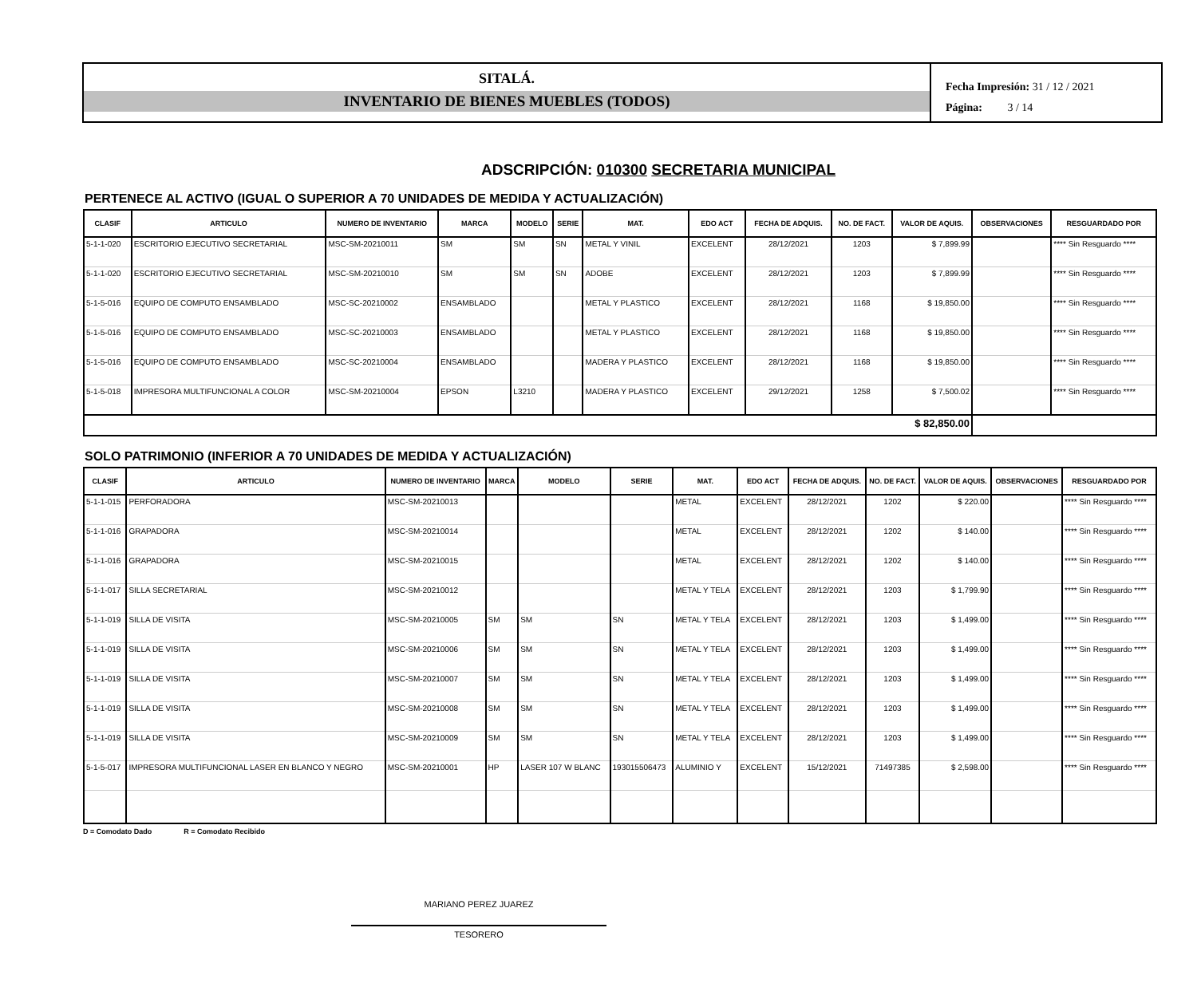SITALÁ.
INVENTARIO DE BIENES MUEBLES (TODOS)
Fecha Impresión: 31 / 12 / 2021
Página: 3 / 14
ADSCRIPCIÓN: 010300 SECRETARIA MUNICIPAL
PERTENECE AL ACTIVO (IGUAL O SUPERIOR A 70 UNIDADES DE MEDIDA Y ACTUALIZACIÓN)
| CLASIF | ARTICULO | NUMERO DE INVENTARIO | MARCA | MODELO | SERIE | MAT. | EDO ACT | FECHA DE ADQUIS. | NO. DE FACT. | VALOR DE AQUIS. | OBSERVACIONES | RESGUARDADO POR |
| --- | --- | --- | --- | --- | --- | --- | --- | --- | --- | --- | --- | --- |
| 5-1-1-020 | ESCRITORIO EJECUTIVO SECRETARIAL | MSC-SM-20210011 | SM | SM | SN | METAL Y VINIL | EXCELENT | 28/12/2021 | 1203 | $ 7,899.99 | | **** Sin Resguardo **** |
| 5-1-1-020 | ESCRITORIO EJECUTIVO SECRETARIAL | MSC-SM-20210010 | SM | SM | SN | ADOBE | EXCELENT | 28/12/2021 | 1203 | $ 7,899.99 | | **** Sin Resguardo **** |
| 5-1-5-016 | EQUIPO DE COMPUTO ENSAMBLADO | MSC-SC-20210002 | ENSAMBLADO | | | METAL Y PLASTICO | EXCELENT | 28/12/2021 | 1168 | $ 19,850.00 | | **** Sin Resguardo **** |
| 5-1-5-016 | EQUIPO DE COMPUTO ENSAMBLADO | MSC-SC-20210003 | ENSAMBLADO | | | METAL Y PLASTICO | EXCELENT | 28/12/2021 | 1168 | $ 19,850.00 | | **** Sin Resguardo **** |
| 5-1-5-016 | EQUIPO DE COMPUTO ENSAMBLADO | MSC-SC-20210004 | ENSAMBLADO | | | MADERA Y PLASTICO | EXCELENT | 28/12/2021 | 1168 | $ 19,850.00 | | **** Sin Resguardo **** |
| 5-1-5-018 | IMPRESORA MULTIFUNCIONAL A COLOR | MSC-SM-20210004 | EPSON | L3210 | | MADERA Y PLASTICO | EXCELENT | 29/12/2021 | 1258 | $ 7,500.02 | | **** Sin Resguardo **** |
| $ 82,850.00 | | | | | | | | | | | | |
SOLO PATRIMONIO (INFERIOR A 70 UNIDADES DE MEDIDA Y ACTUALIZACIÓN)
| CLASIF | ARTICULO | NUMERO DE INVENTARIO | MARCA | MODELO | SERIE | MAT. | EDO ACT | FECHA DE ADQUIS. | NO. DE FACT. | VALOR DE AQUIS. | OBSERVACIONES | RESGUARDADO POR |
| --- | --- | --- | --- | --- | --- | --- | --- | --- | --- | --- | --- | --- |
| 5-1-1-015 | PERFORADORA | MSC-SM-20210013 | | | | METAL | EXCELENT | 28/12/2021 | 1202 | $ 220.00 | | **** Sin Resguardo **** |
| 5-1-1-016 | GRAPADORA | MSC-SM-20210014 | | | | METAL | EXCELENT | 28/12/2021 | 1202 | $ 140.00 | | **** Sin Resguardo **** |
| 5-1-1-016 | GRAPADORA | MSC-SM-20210015 | | | | METAL | EXCELENT | 28/12/2021 | 1202 | $ 140.00 | | **** Sin Resguardo **** |
| 5-1-1-017 | SILLA SECRETARIAL | MSC-SM-20210012 | | | | METAL Y TELA | EXCELENT | 28/12/2021 | 1203 | $ 1,799.90 | | **** Sin Resguardo **** |
| 5-1-1-019 | SILLA DE VISITA | MSC-SM-20210005 | SM | SM | SN | METAL Y TELA | EXCELENT | 28/12/2021 | 1203 | $ 1,499.00 | | **** Sin Resguardo **** |
| 5-1-1-019 | SILLA DE VISITA | MSC-SM-20210006 | SM | SM | SN | METAL Y TELA | EXCELENT | 28/12/2021 | 1203 | $ 1,499.00 | | **** Sin Resguardo **** |
| 5-1-1-019 | SILLA DE VISITA | MSC-SM-20210007 | SM | SM | SN | METAL Y TELA | EXCELENT | 28/12/2021 | 1203 | $ 1,499.00 | | **** Sin Resguardo **** |
| 5-1-1-019 | SILLA DE VISITA | MSC-SM-20210008 | SM | SM | SN | METAL Y TELA | EXCELENT | 28/12/2021 | 1203 | $ 1,499.00 | | **** Sin Resguardo **** |
| 5-1-1-019 | SILLA DE VISITA | MSC-SM-20210009 | SM | SM | SN | METAL Y TELA | EXCELENT | 28/12/2021 | 1203 | $ 1,499.00 | | **** Sin Resguardo **** |
| 5-1-5-017 | IMPRESORA MULTIFUNCIONAL LASER EN BLANCO Y NEGRO | MSC-SM-20210001 | HP | LASER 107 W BLANC | 193015506473 | ALUMINIO Y | EXCELENT | 15/12/2021 | 71497385 | $ 2,598.00 | | **** Sin Resguardo **** |
D = Comodato Dado R = Comodato Recibido
MARIANO PEREZ JUAREZ
TESORERO